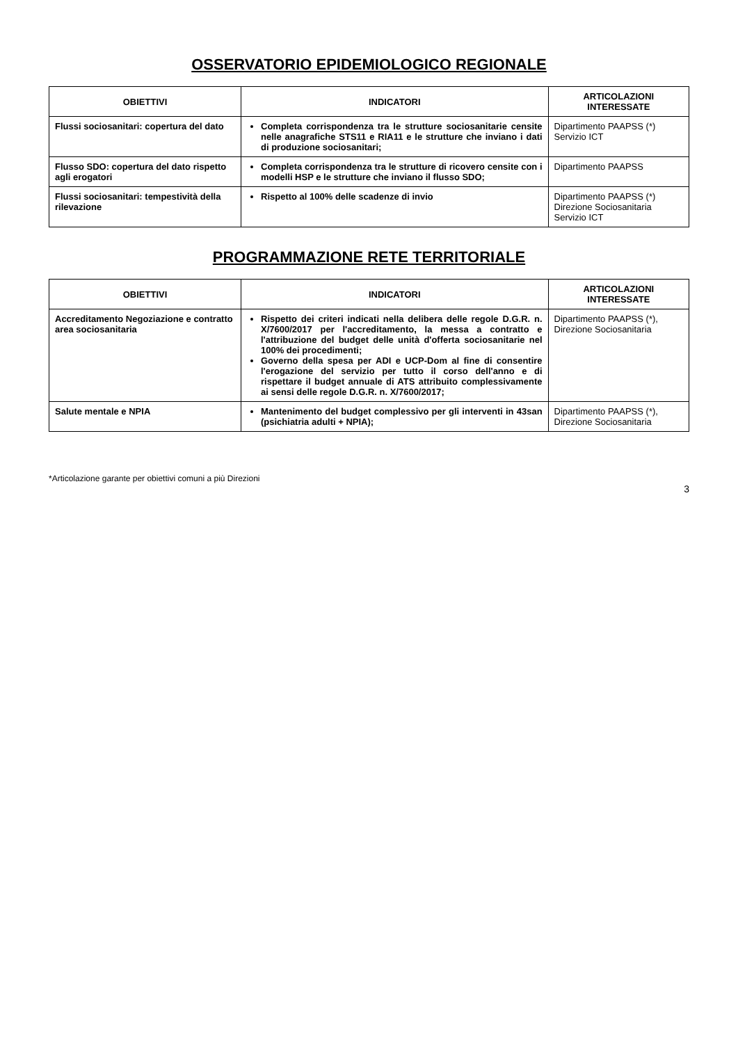OSSERVATORIO EPIDEMIOLOGICO REGIONALE
| OBIETTIVI | INDICATORI | ARTICOLAZIONI INTERESSATE |
| --- | --- | --- |
| Flussi sociosanitari: copertura del dato | Completa corrispondenza tra le strutture sociosanitarie censite nelle anagrafiche STS11 e RIA11 e le strutture che inviano i dati di produzione sociosanitari; | Dipartimento PAAPSS (*) Servizio ICT |
| Flusso SDO: copertura del dato rispetto agli erogatori | Completa corrispondenza tra le strutture di ricovero censite con i modelli HSP e le strutture che inviano il flusso SDO; | Dipartimento PAAPSS |
| Flussi sociosanitari: tempestività della rilevazione | Rispetto al 100% delle scadenze di invio | Dipartimento PAAPSS (*) Direzione Sociosanitaria Servizio ICT |
PROGRAMMAZIONE RETE TERRITORIALE
| OBIETTIVI | INDICATORI | ARTICOLAZIONI INTERESSATE |
| --- | --- | --- |
| Accreditamento Negoziazione e contratto area sociosanitaria | Rispetto dei criteri indicati nella delibera delle regole D.G.R. n. X/7600/2017 per l'accreditamento, la messa a contratto e l'attribuzione del budget delle unità d'offerta sociosanitarie nel 100% dei procedimenti; Governo della spesa per ADI e UCP-Dom al fine di consentire l'erogazione del servizio per tutto il corso dell'anno e di rispettare il budget annuale di ATS attribuito complessivamente ai sensi delle regole D.G.R. n. X/7600/2017; | Dipartimento PAAPSS (*), Direzione Sociosanitaria |
| Salute mentale e NPIA | Mantenimento del budget complessivo per gli interventi in 43san (psichiatria adulti + NPIA); | Dipartimento PAAPSS (*), Direzione Sociosanitaria |
*Articolazione garante per obiettivi comuni a più Direzioni
3